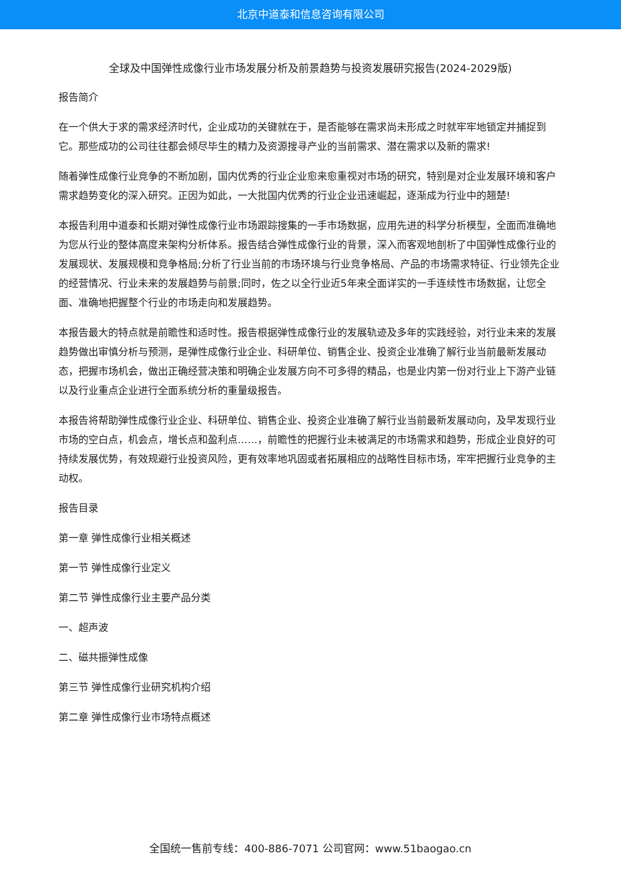北京中道泰和信息咨询有限公司
全球及中国弹性成像行业市场发展分析及前景趋势与投资发展研究报告(2024-2029版)
报告简介
在一个供大于求的需求经济时代，企业成功的关键就在于，是否能够在需求尚未形成之时就牢牢地锁定并捕捉到它。那些成功的公司往往都会倾尽毕生的精力及资源搜寻产业的当前需求、潜在需求以及新的需求!
随着弹性成像行业竞争的不断加剧，国内优秀的行业企业愈来愈重视对市场的研究，特别是对企业发展环境和客户需求趋势变化的深入研究。正因为如此，一大批国内优秀的行业企业迅速崛起，逐渐成为行业中的翘楚!
本报告利用中道泰和长期对弹性成像行业市场跟踪搜集的一手市场数据，应用先进的科学分析模型，全面而准确地为您从行业的整体高度来架构分析体系。报告结合弹性成像行业的背景，深入而客观地剖析了中国弹性成像行业的发展现状、发展规模和竞争格局;分析了行业当前的市场环境与行业竞争格局、产品的市场需求特征、行业领先企业的经营情况、行业未来的发展趋势与前景;同时，佐之以全行业近5年来全面详实的一手连续性市场数据，让您全面、准确地把握整个行业的市场走向和发展趋势。
本报告最大的特点就是前瞻性和适时性。报告根据弹性成像行业的发展轨迹及多年的实践经验，对行业未来的发展趋势做出审慎分析与预测，是弹性成像行业企业、科研单位、销售企业、投资企业准确了解行业当前最新发展动态，把握市场机会，做出正确经营决策和明确企业发展方向不可多得的精品，也是业内第一份对行业上下游产业链以及行业重点企业进行全面系统分析的重量级报告。
本报告将帮助弹性成像行业企业、科研单位、销售企业、投资企业准确了解行业当前最新发展动向，及早发现行业市场的空白点，机会点，增长点和盈利点……，前瞻性的把握行业未被满足的市场需求和趋势，形成企业良好的可持续发展优势，有效规避行业投资风险，更有效率地巩固或者拓展相应的战略性目标市场，牢牢把握行业竞争的主动权。
报告目录
第一章 弹性成像行业相关概述
第一节 弹性成像行业定义
第二节 弹性成像行业主要产品分类
一、超声波
二、磁共振弹性成像
第三节 弹性成像行业研究机构介绍
第二章 弹性成像行业市场特点概述
全国统一售前专线：400-886-7071 公司官网：www.51baogao.cn